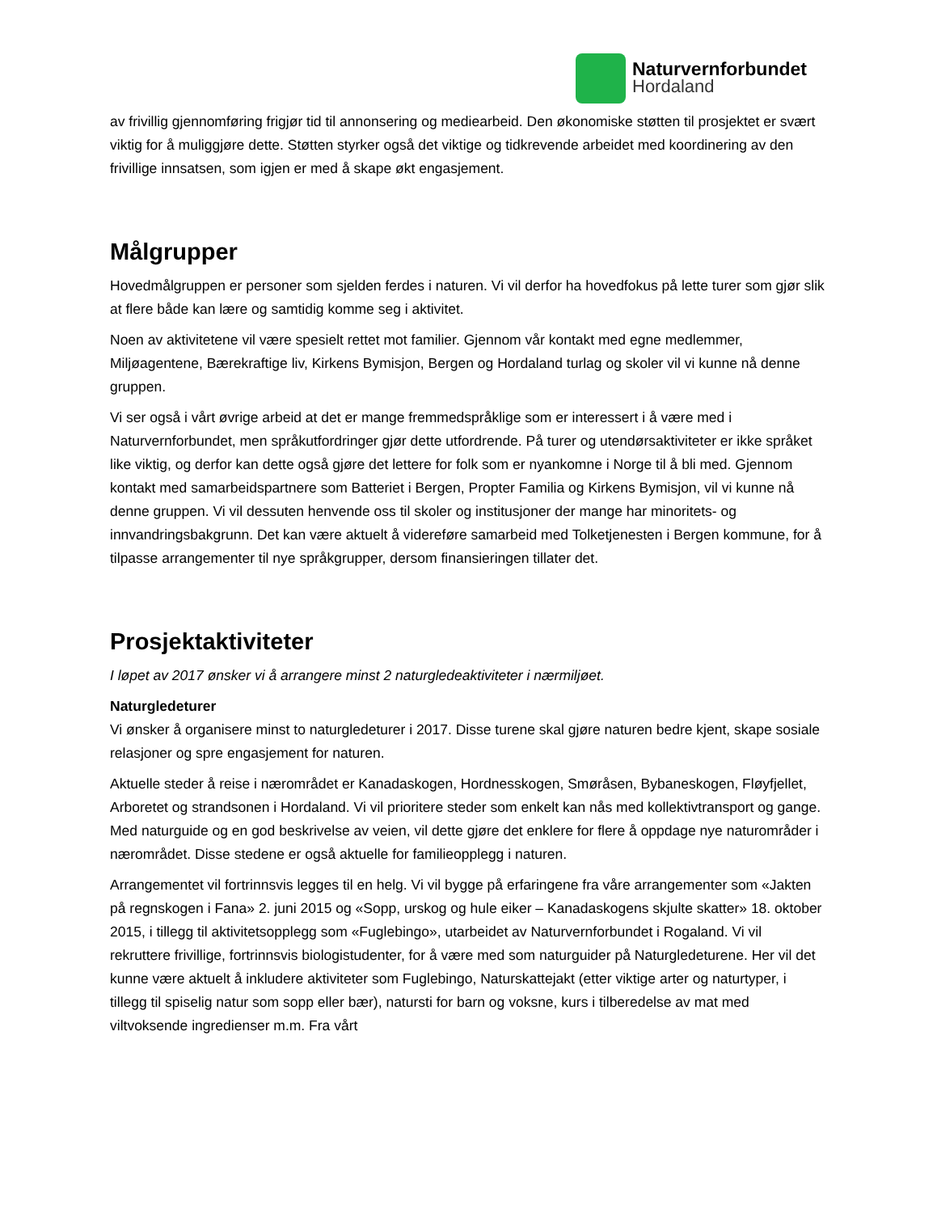Naturvernforbundet
Hordaland
av frivillig gjennomføring frigjør tid til annonsering og mediearbeid. Den økonomiske støtten til prosjektet er svært viktig for å muliggjøre dette. Støtten styrker også det viktige og tidkrevende arbeidet med koordinering av den frivillige innsatsen, som igjen er med å skape økt engasjement.
Målgrupper
Hovedmålgruppen er personer som sjelden ferdes i naturen. Vi vil derfor ha hovedfokus på lette turer som gjør slik at flere både kan lære og samtidig komme seg i aktivitet.
Noen av aktivitetene vil være spesielt rettet mot familier. Gjennom vår kontakt med egne medlemmer, Miljøagentene, Bærekraftige liv, Kirkens Bymisjon, Bergen og Hordaland turlag og skoler vil vi kunne nå denne gruppen.
Vi ser også i vårt øvrige arbeid at det er mange fremmedspråklige som er interessert i å være med i Naturvernforbundet, men språkutfordringer gjør dette utfordrende. På turer og utendørsaktiviteter er ikke språket like viktig, og derfor kan dette også gjøre det lettere for folk som er nyankomne i Norge til å bli med. Gjennom kontakt med samarbeidspartnere som Batteriet i Bergen, Propter Familia og Kirkens Bymisjon, vil vi kunne nå denne gruppen. Vi vil dessuten henvende oss til skoler og institusjoner der mange har minoritets- og innvandringsbakgrunn. Det kan være aktuelt å videreføre samarbeid med Tolketjenesten i Bergen kommune, for å tilpasse arrangementer til nye språkgrupper, dersom finansieringen tillater det.
Prosjektaktiviteter
I løpet av 2017 ønsker vi å arrangere minst 2 naturgledeaktiviteter i nærmiljøet.
Naturgledeturer
Vi ønsker å organisere minst to naturgledeturer i 2017. Disse turene skal gjøre naturen bedre kjent, skape sosiale relasjoner og spre engasjement for naturen.
Aktuelle steder å reise i nærområdet er Kanadaskogen, Hordnesskogen, Smøråsen, Bybaneskogen, Fløyfjellet, Arboretet og strandsonen i Hordaland. Vi vil prioritere steder som enkelt kan nås med kollektivtransport og gange. Med naturguide og en god beskrivelse av veien, vil dette gjøre det enklere for flere å oppdage nye naturområder i nærområdet. Disse stedene er også aktuelle for familieopplegg i naturen.
Arrangementet vil fortrinnsvis legges til en helg. Vi vil bygge på erfaringene fra våre arrangementer som «Jakten på regnskogen i Fana» 2. juni 2015 og «Sopp, urskog og hule eiker – Kanadaskogens skjulte skatter» 18. oktober 2015, i tillegg til aktivitetsopplegg som «Fuglebingo», utarbeidet av Naturvernforbundet i Rogaland. Vi vil rekruttere frivillige, fortrinnsvis biologistudenter, for å være med som naturguider på Naturgledeturene. Her vil det kunne være aktuelt å inkludere aktiviteter som Fuglebingo, Naturskattejakt (etter viktige arter og naturtyper, i tillegg til spiselig natur som sopp eller bær), natursti for barn og voksne, kurs i tilberedelse av mat med viltvoksende ingredienser m.m. Fra vårt